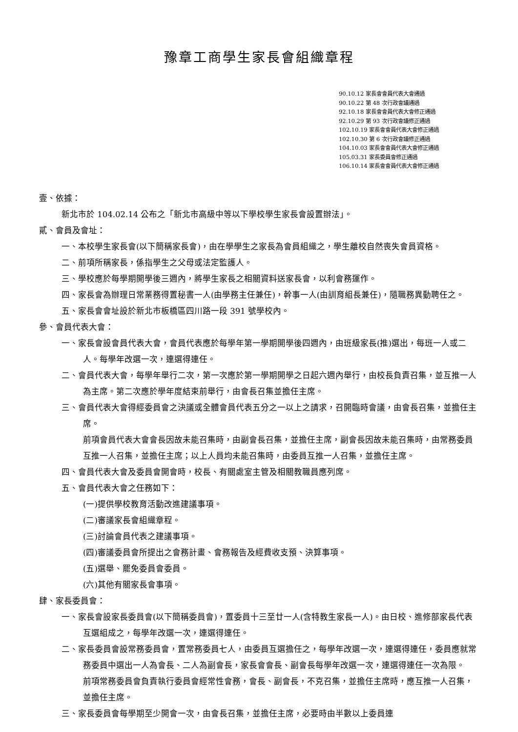豫章工商學生家長會組織章程
90.10.12 家長會會員代表大會通過
90.10.22 第 48 次行政會議通過
92.10.18 家長會會員代表大會修正通過
92.10.29 第 93 次行政會議修正通過
102.10.19 家長會會員代表大會修正通過
102.10.30 第 6 次行政會議修正通過
104.10.03 家長會會員代表大會修正通過
105.03.31 家長委員會修正通過
106.10.14 家長會會員代表大會修正通過
壹、依據：
新北市於 104.02.14 公布之「新北市高級中等以下學校學生家長會設置辦法」。
貳、會員及會址：
一、本校學生家長會(以下簡稱家長會)，由在學學生之家長為會員組織之，學生離校自然喪失會員資格。
二、前項所稱家長，係指學生之父母或法定監護人。
三、學校應於每學期開學後三週內，將學生家長之相關資料送家長會，以利會務運作。
四、家長會為辦理日常業務得置秘書一人(由學務主任兼任)，幹事一人(由訓育組長兼任)，隨職務異動聘任之。
五、家長會會址設於新北市板橋區四川路一段 391 號學校內。
參、會員代表大會：
一、家長會設會員代表大會，會員代表應於每學年第一學期開學後四週內，由班級家長(推)選出，每班一人或二人。每學年改選一次，連選得連任。
二、會員代表大會，每學年舉行二次，第一次應於第一學期開學之日起六週內舉行，由校長負責召集，並互推一人為主席。第二次應於學年度結束前舉行，由會長召集並擔任主席。
三、會員代表大會得經委員會之決議或全體會員代表五分之一以上之請求，召開臨時會議，由會長召集，並擔任主席。
前項會員代表大會會長因故未能召集時，由副會長召集，並擔任主席，副會長因故未能召集時，由常務委員互推一人召集，並擔任主席；以上人員均未能召集時，由委員互推一人召集，並擔任主席。
四、會員代表大會及委員會開會時，校長、有關處室主管及相關教職員應列席。
五、會員代表大會之任務如下：
(一)提供學校教育活動改進建議事項。
(二)審議家長會組織章程。
(三)討論會員代表之建議事項。
(四)審議委員會所提出之會務計畫、會務報告及經費收支預、決算事項。
(五)選舉、罷免委員會委員。
(六)其他有關家長會事項。
肆、家長委員會：
一、家長會設家長委員會(以下簡稱委員會)，置委員十三至廿一人(含特教生家長一人)。由日校、進修部家長代表互選組成之，每學年改選一次，連選得連任。
二、家長委員會設常務委員會，置常務委員七人，由委員互選擔任之，每學年改選一次，連選得連任，委員應就常務委員中選出一人為會長、二人為副會長，家長會會長、副會長每學年改選一次，連選得連任一次為限。
前項常務委員會負責執行委員會經常性會務，會長、副會長，不克召集，並擔任主席時，應互推一人召集，並擔任主席。
三、家長委員會每學期至少開會一次，由會長召集，並擔任主席，必要時由半數以上委員連